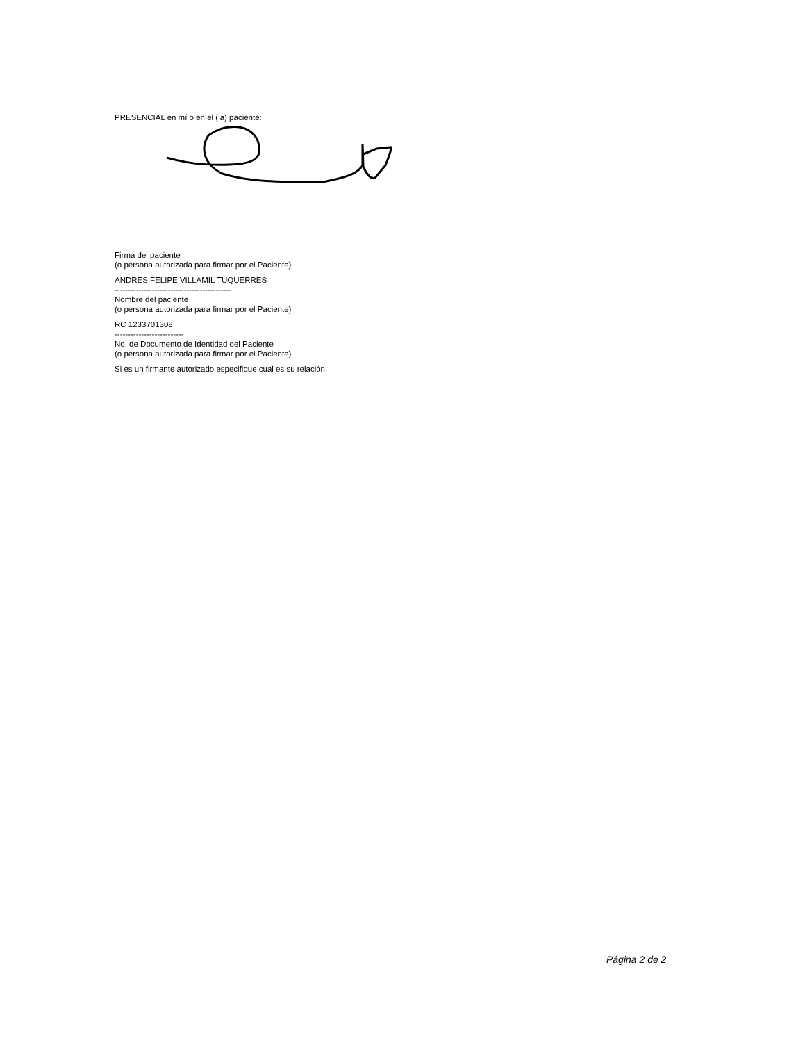PRESENCIAL en mí o en el (la) paciente:
Firma del paciente
(o persona autorizada para firmar por el Paciente)
ANDRES FELIPE VILLAMIL TUQUERRES
--------------------------------------------
Nombre del paciente
(o persona autorizada para firmar por el Paciente)
RC 1233701308
--------------------------
No. de Documento de Identidad del Paciente
(o persona autorizada para firmar por el Paciente)
Si es un firmante autorizado especifique cual es su relación:
Página 2 de 2